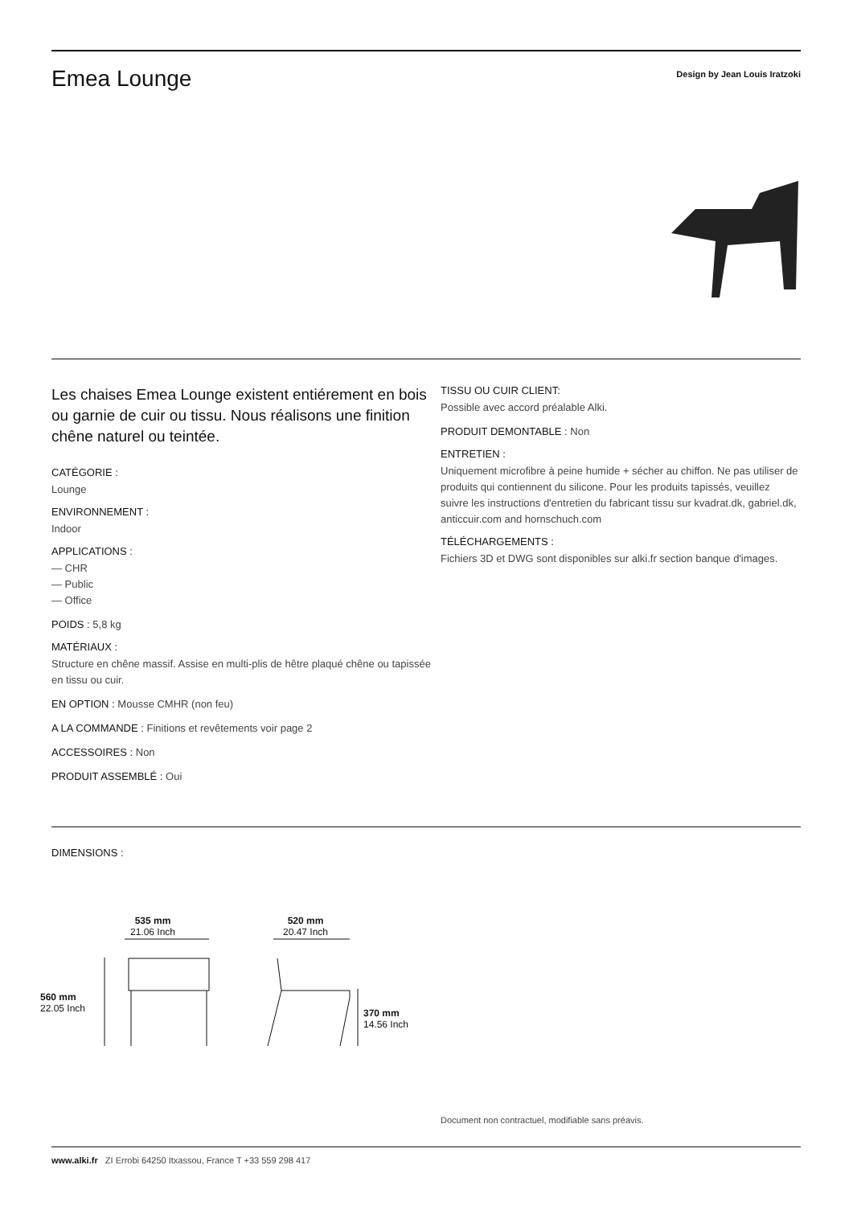Emea Lounge
Design by Jean Louis Iratzoki
Les chaises Emea Lounge existent entiérement en bois ou garnie de cuir ou tissu. Nous réalisons une finition chêne naturel ou teintée.
CATÉGORIE :
Lounge
ENVIRONNEMENT :
Indoor
APPLICATIONS :
— CHR
— Public
— Office
POIDS : 5,8 kg
MATÉRIAUX :
Structure en chêne massif. Assise en multi-plis de hêtre plaqué chêne ou tapissée en tissu ou cuir.
EN OPTION : Mousse CMHR (non feu)
A LA COMMANDE : Finitions et revêtements voir page 2
ACCESSOIRES : Non
PRODUIT ASSEMBLÉ : Oui
TISSU OU CUIR CLIENT:
Possible avec accord préalable Alki.
PRODUIT DEMONTABLE : Non
ENTRETIEN :
Uniquement microfibre à peine humide + sécher au chiffon. Ne pas utiliser de produits qui contiennent du silicone. Pour les produits tapissés, veuillez suivre les instructions d'entretien du fabricant tissu sur kvadrat.dk, gabriel.dk, anticcuir.com and hornschuch.com
TÉLÉCHARGEMENTS :
Fichiers 3D et DWG sont disponibles sur alki.fr section banque d'images.
DIMENSIONS :
535 mm
21.06 Inch
520 mm
20.47 Inch
560 mm
22.05 Inch
370 mm
14.56 Inch
Document non contractuel, modifiable sans préavis.
www.alki.fr ZI Errobi 64250 Itxassou, France T +33 559 298 417